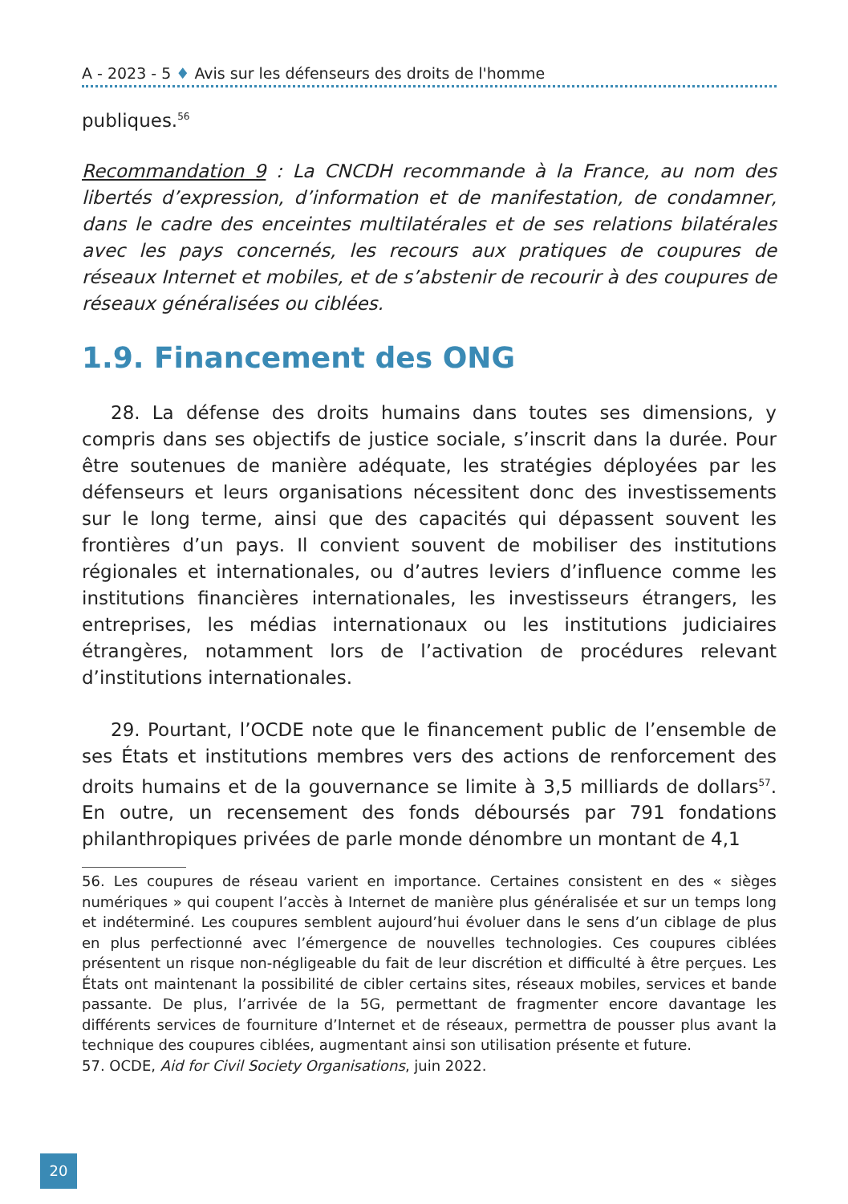A - 2023 - 5 ♦ Avis sur les défenseurs des droits de l'homme
publiques.<sup>56</sup>
Recommandation 9 : La CNCDH recommande à la France, au nom des libertés d’expression, d’information et de manifestation, de condamner, dans le cadre des enceintes multilatérales et de ses relations bilatérales avec les pays concernés, les recours aux pratiques de coupures de réseaux Internet et mobiles, et de s’abstenir de recourir à des coupures de réseaux généralisées ou ciblées.
1.9. Financement des ONG
28. La défense des droits humains dans toutes ses dimensions, y compris dans ses objectifs de justice sociale, s’inscrit dans la durée. Pour être soutenues de manière adéquate, les stratégies déployées par les défenseurs et leurs organisations nécessitent donc des investissements sur le long terme, ainsi que des capacités qui dépassent souvent les frontières d’un pays. Il convient souvent de mobiliser des institutions régionales et internationales, ou d’autres leviers d’influence comme les institutions financières internationales, les investisseurs étrangers, les entreprises, les médias internationaux ou les institutions judiciaires étrangères, notamment lors de l’activation de procédures relevant d’institutions internationales.
29. Pourtant, l’OCDE note que le financement public de l’ensemble de ses États et institutions membres vers des actions de renforcement des droits humains et de la gouvernance se limite à 3,5 milliards de dollars<sup>57</sup>. En outre, un recensement des fonds déboursés par 791 fondations philanthropiques privées de parle monde dénombre un montant de 4,1
56. Les coupures de réseau varient en importance. Certaines consistent en des « sièges numériques » qui coupent l’accès à Internet de manière plus généralisée et sur un temps long et indéterminé. Les coupures semblent aujourd’hui évoluer dans le sens d’un ciblage de plus en plus perfectionné avec l’émergence de nouvelles technologies. Ces coupures ciblées présentent un risque non-négligeable du fait de leur discrétion et difficulté à être perçues. Les États ont maintenant la possibilité de cibler certains sites, réseaux mobiles, services et bande passante. De plus, l’arrivée de la 5G, permettant de fragmenter encore davantage les différents services de fourniture d’Internet et de réseaux, permettra de pousser plus avant la technique des coupures ciblées, augmentant ainsi son utilisation présente et future.
57. OCDE, Aid for Civil Society Organisations, juin 2022.
20